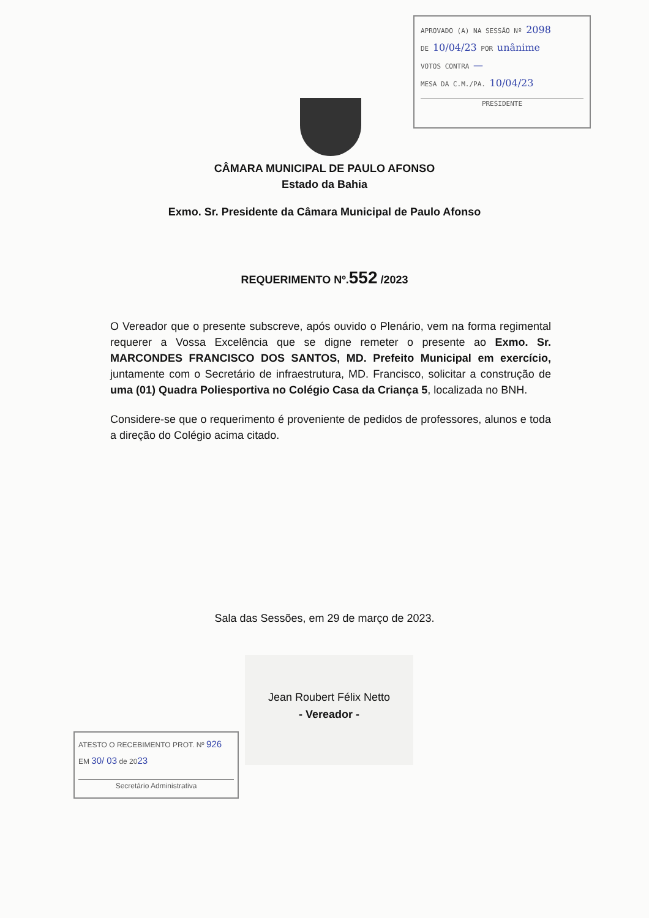APROVADO (A) NA SESSÃO Nº 2098
DE 10/04/23 POR unânime
VOTOS CONTRA —
MESA DA C.M./PA. 10/04/23
PRESIDENTE
CÂMARA MUNICIPAL DE PAULO AFONSO
Estado da Bahia
Exmo. Sr. Presidente da Câmara Municipal de Paulo Afonso
REQUERIMENTO Nº.552 /2023
O Vereador que o presente subscreve, após ouvido o Plenário, vem na forma regimental requerer a Vossa Excelência que se digne remeter o presente ao Exmo. Sr. MARCONDES FRANCISCO DOS SANTOS, MD. Prefeito Municipal em exercício, juntamente com o Secretário de infraestrutura, MD. Francisco, solicitar a construção de uma (01) Quadra Poliesportiva no Colégio Casa da Criança 5, localizada no BNH.
Considere-se que o requerimento é proveniente de pedidos de professores, alunos e toda a direção do Colégio acima citado.
Sala das Sessões, em 29 de março de 2023.
Jean Roubert Félix Netto
- Vereador -
ATESTO O RECEBIMENTO PROT. Nº 926
EM 30/ 03 de 2023
Secretário Administrativa